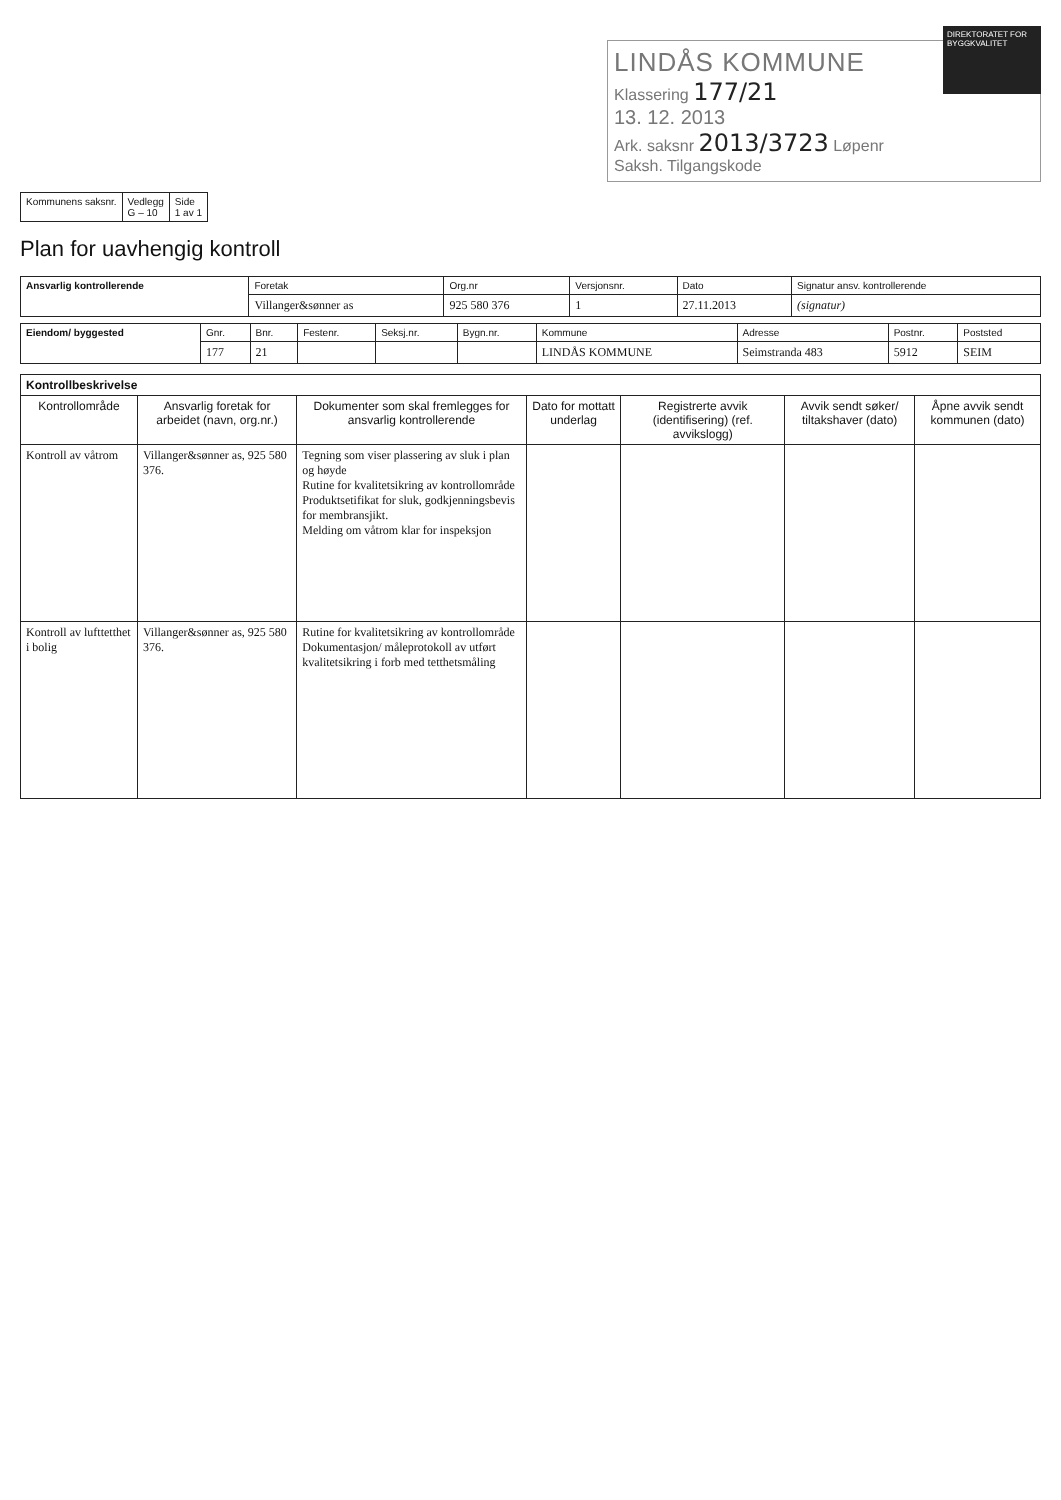DIREKTORATET FOR BYGGKVALITET
LINDÅS KOMMUNE
Klassering 177/21
13. 12. 2013
Ark. saksnr 2013/3723 Løpenr
Saksh. Tilgangskode
| Kommunens saksnr. | Vedlegg G – 10 | Side 1 av 1 |
Plan for uavhengig kontroll
| Ansvarlig kontrollerende | Foretak | Org.nr | Versjonsnr. | Dato | Signatur ansv. kontrollerende |
| | Villanger&sønner as | 925 580 376 | 1 | 27.11.2013 | (signatur) |
| Eiendom/ byggested | Gnr. | Bnr. | Festenr. | Seksj.nr. | Bygn.nr. | Kommune | Adresse | Postnr. | Poststed |
| | 177 | 21 | | | | LINDÅS KOMMUNE | Seimstranda 483 | 5912 | SEIM |
| Kontrollbeskrivelse | | | | | | |
| --- | --- | --- | --- | --- | --- | --- |
| Kontrollområde | Ansvarlig foretak for arbeidet (navn, org.nr.) | Dokumenter som skal fremlegges for ansvarlig kontrollerende | Dato for mottatt underlag | Registrerte avvik (identifisering) (ref. avvikslogg) | Avvik sendt søker/ tiltakshaver (dato) | Åpne avvik sendt kommunen (dato) |
| Kontroll av våtrom | Villanger&sønner as, 925 580 376. | Tegning som viser plassering av sluk i plan og høyde Rutine for kvalitetsikring av kontrollområde Produktsetifikat for sluk, godkjenningsbevis for membransjikt. Melding om våtrom klar for inspeksjon | | | | |
| Kontroll av lufttetthet i bolig | Villanger&sønner as, 925 580 376. | Rutine for kvalitetsikring av kontrollområde Dokumentasjon/ måleprotokoll av utført kvalitetsikring i forb med tetthetsmåling | | | | |